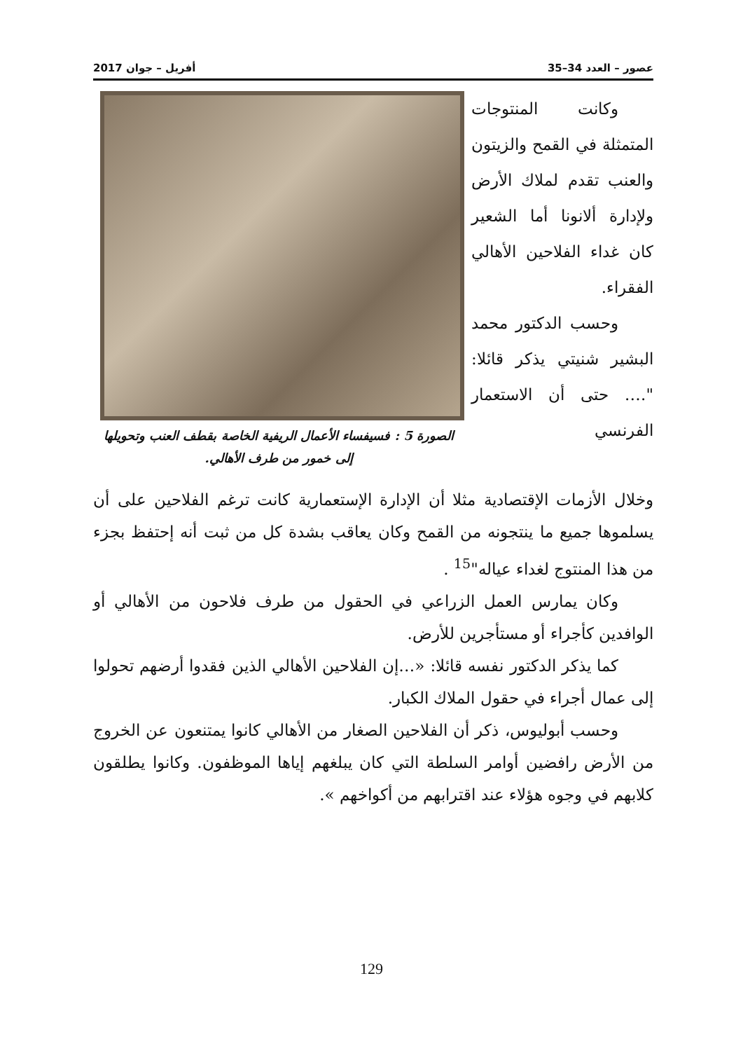عصور – العدد 34–35 أفريل – جوان 2017
وكانت المنتوجات المتمثلة في القمح والزيتون والعنب تقدم لملاك الأرض ولإدارة ألانونا أما الشعير كان غداء الفلاحين الأهالي الفقراء.
وحسب الدكتور محمد البشير شنيتي يذكر قائلا: "…. حتى أن الاستعمار الفرنسي
الصورة 5 : فسيفساء الأعمال الريفية الخاصة بقطف العنب وتحويلها إلى خمور من طرف الأهالي.
وخلال الأزمات الإقتصادية مثلا أن الإدارة الإستعمارية كانت ترغم الفلاحين على أن يسلموها جميع ما ينتجونه من القمح وكان يعاقب بشدة كل من ثبت أنه إحتفظ بجزء من هذا المنتوج لغداء عياله"<sup>15</sup> .
وكان يمارس العمل الزراعي في الحقول من طرف فلاحون من الأهالي أو الوافدين كأجراء أو مستأجرين للأرض.
كما يذكر الدكتور نفسه قائلا: «…إن الفلاحين الأهالي الذين فقدوا أرضهم تحولوا إلى عمال أجراء في حقول الملاك الكبار.
وحسب أبوليوس، ذكر أن الفلاحين الصغار من الأهالي كانوا يمتنعون عن الخروج من الأرض رافضين أوامر السلطة التي كان يبلغهم إياها الموظفون. وكانوا يطلقون كلابهم في وجوه هؤلاء عند اقترابهم من أكواخهم ».
129